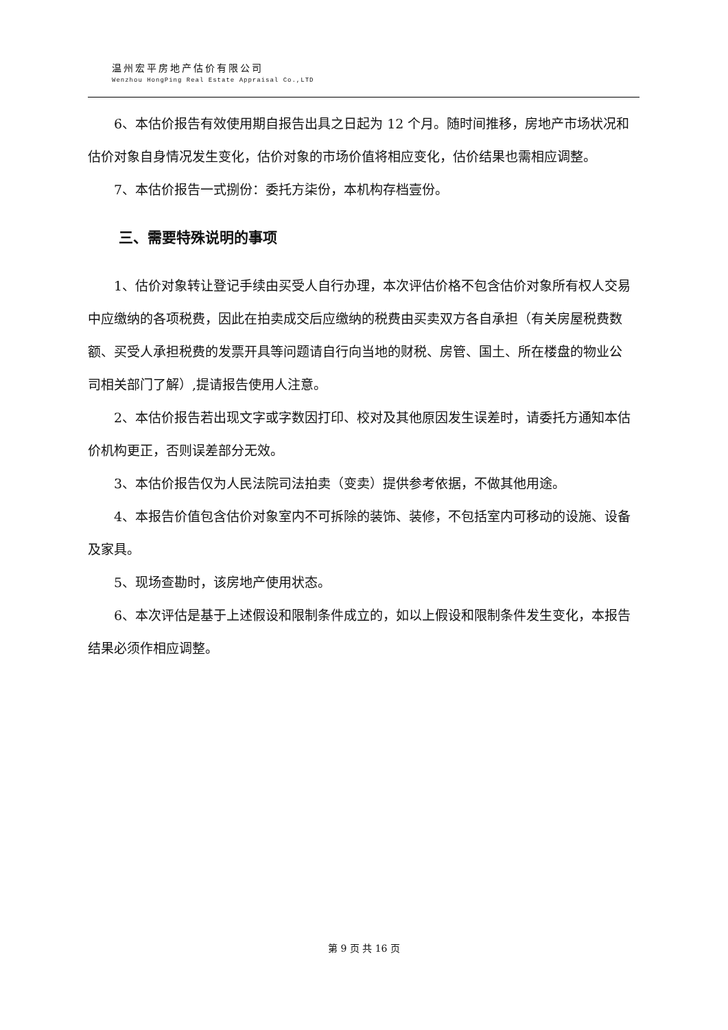温州宏平房地产估价有限公司
Wenzhou HongPing Real Estate Appraisal Co.,LTD
6、本估价报告有效使用期自报告出具之日起为 12 个月。随时间推移，房地产市场状况和估价对象自身情况发生变化，估价对象的市场价值将相应变化，估价结果也需相应调整。
7、本估价报告一式捌份：委托方柒份，本机构存档壹份。
三、需要特殊说明的事项
1、估价对象转让登记手续由买受人自行办理，本次评估价格不包含估价对象所有权人交易中应缴纳的各项税费，因此在拍卖成交后应缴纳的税费由买卖双方各自承担（有关房屋税费数额、买受人承担税费的发票开具等问题请自行向当地的财税、房管、国土、所在楼盘的物业公司相关部门了解）,提请报告使用人注意。
2、本估价报告若出现文字或字数因打印、校对及其他原因发生误差时，请委托方通知本估价机构更正，否则误差部分无效。
3、本估价报告仅为人民法院司法拍卖（变卖）提供参考依据，不做其他用途。
4、本报告价值包含估价对象室内不可拆除的装饰、装修，不包括室内可移动的设施、设备及家具。
5、现场查勘时，该房地产使用状态。
6、本次评估是基于上述假设和限制条件成立的，如以上假设和限制条件发生变化，本报告结果必须作相应调整。
第 9 页 共 16 页